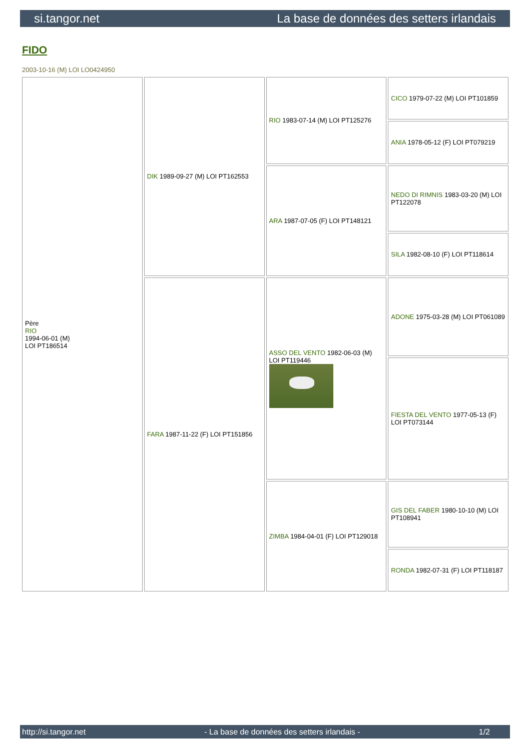si.tangor.net La base de données des setters irlandais
FIDO
2003-10-16 (M) LOI LO0424950
| Père RIO 1994-06-01 (M) LOI PT186514 | DIK 1989-09-27 (M) LOI PT162553 | RIO 1983-07-14 (M) LOI PT125276 | CICO 1979-07-22 (M) LOI PT101859 |
| | | | ANIA 1978-05-12 (F) LOI PT079219 |
| | | ARA 1987-07-05 (F) LOI PT148121 | NEDO DI RIMNIS 1983-03-20 (M) LOI PT122078 |
| | | | SILA 1982-08-10 (F) LOI PT118614 |
| | FARA 1987-11-22 (F) LOI PT151856 | ASSO DEL VENTO 1982-06-03 (M) LOI PT119446 | ADONE 1975-03-28 (M) LOI PT061089 |
| | | | FIESTA DEL VENTO 1977-05-13 (F) LOI PT073144 |
| | | ZIMBA 1984-04-01 (F) LOI PT129018 | GIS DEL FABER 1980-10-10 (M) LOI PT108941 |
| | | | RONDA 1982-07-31 (F) LOI PT118187 |
http://si.tangor.net - La base de données des setters irlandais - 1/2